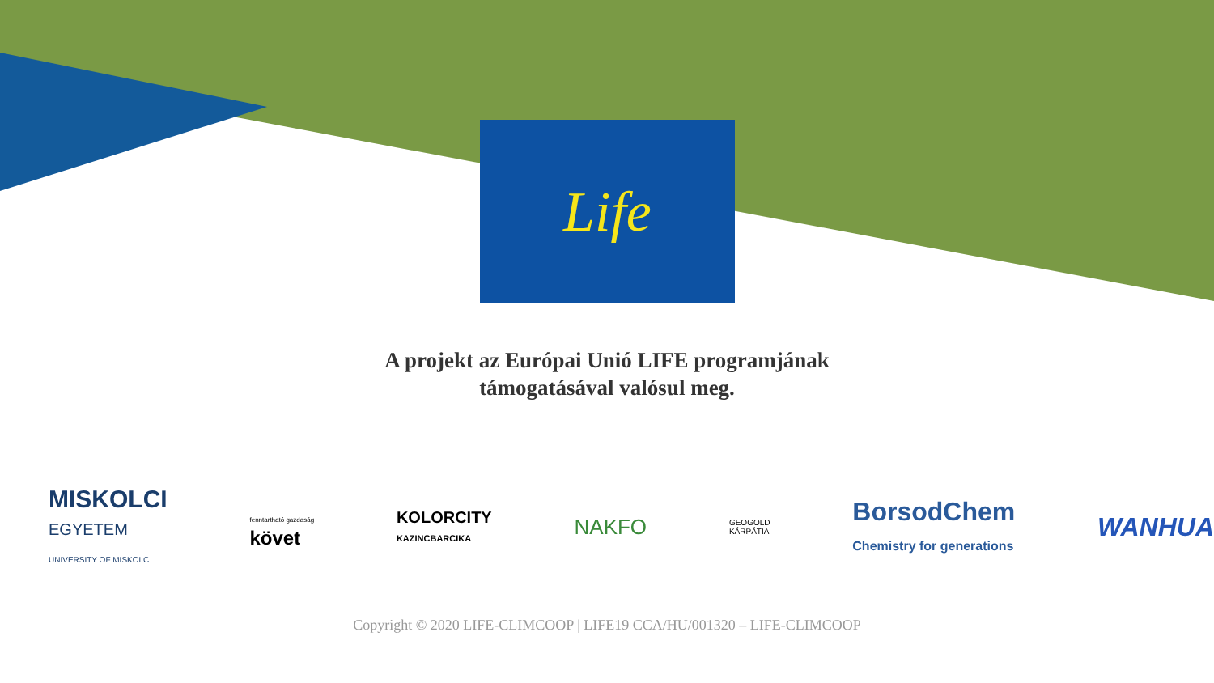Life
A projekt az Európai Unió LIFE programjának
támogatásával valósul meg.
MISKOLCI
EGYETEM
UNIVERSITY OF MISKOLC
fenntartható gazdaság
követ
KOLORCITY
KAZINCBARCIKA
NAKFO
GEOGOLD
KÁRPÁTIA
BorsodChem
Chemistry for generations
WANHUA
Copyright © 2020 LIFE-CLIMCOOP | LIFE19 CCA/HU/001320 – LIFE-CLIMCOOP